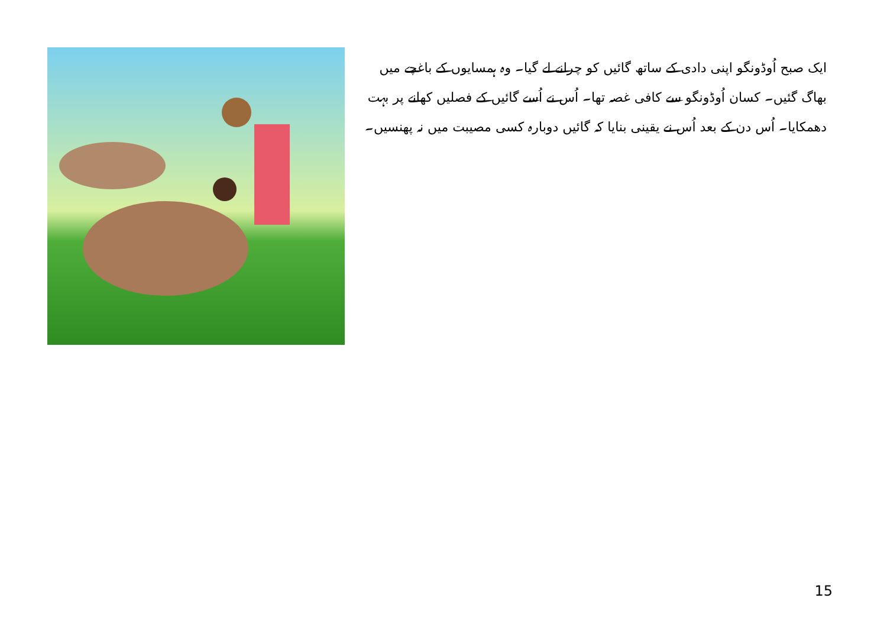ایک صبح اُوڈونگو اپنی دادی کے ساتھ گائیں کو چرانے لے گیا۔ وہ ہمسایوں کے باغچے میں بھاگ گئیں۔ کسان اُوڈونگو سے کافی غصہ تھا۔ اُس نے اُسے گائیں کے فصلیں کھانے پر بہت دھمکایا۔ اُس دن کے بعد اُس نے یقینی بنایا کہ گائیں دوبارہ کسی مصیبت میں نہ پھنسیں۔
15